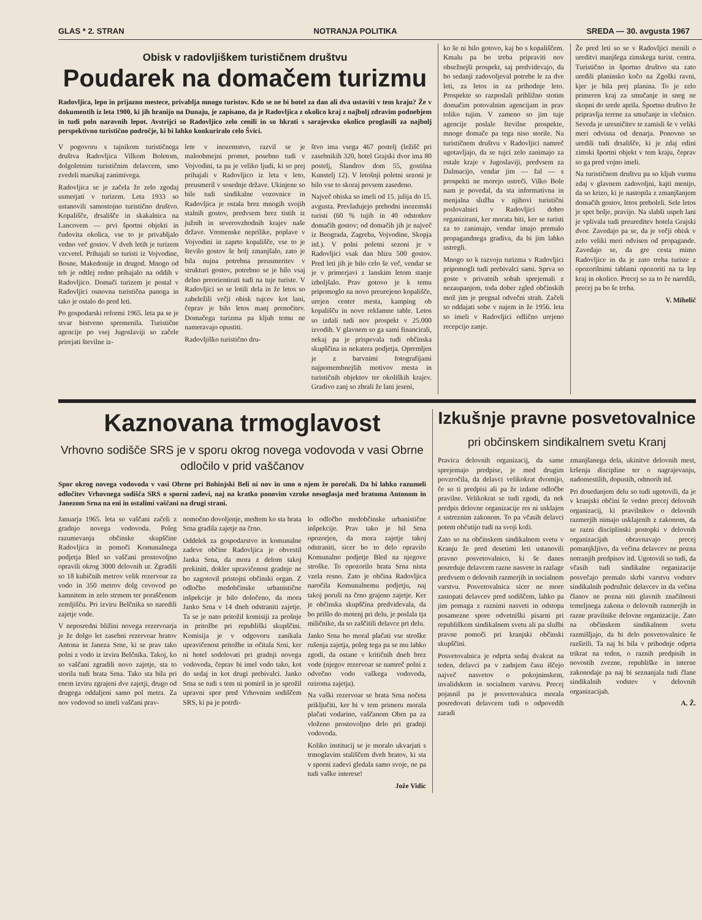GLAS * 2. STRAN NOTRANJA POLITIKA SREDA — 30. avgusta 1967
Obisk v radovljiškem turističnem društvu
Poudarek na domačem turizmu
Radovljica, lepo in prijazno mestece, privablja mnogo turistov. Kdo se ne bi hotel za dan ali dva ustaviti v tem kraju? Že v dokumentih iz leta 1900, ki jih hranijo na Dunaju, je zapisano, da je Radovljica z okolico kraj z najbolj zdravim podnebjem in tudi poln naravnih lepot. Avstrijci so Radovljico zelo cenili in so hkrati s sarajevsko okolico proglasili za najbolj perspektivno turistično področje, ki bi lahko konkuriralo celo Švici.
V pogovoru s tajnikom turističnega društva Radovljica Vilkom Boletom, dolgoletnim turističnim delavcem, smo zvedeli marsikaj zanimivega.
Radovljica se je začela že zelo zgodaj usmerjati v turizem. Leta 1933 so ustanovili samostojno turistično društvo. Kopališče, drsališče in skakalnica na Lancovem — prvi športni objekti in čudovita okolica, vse to je privabljalo vedno več gostov. V dveh letih je turizem vzcvetel. Prihajali so turisti iz Vojvodine, Bosne, Makedonije in drugod. Mnogo od teh je odtlej redno prihajalo na oddih v Radovljico. Domači turizem je postal v Radovljici osnovna turistična panoga in tako je ostalo do pred leti.
Po gospodarski reformi 1965. leta pa se je stvar bistveno spremenila. Turistične agencije po vsej Jugoslaviji so začele prirejati številne iz-
lete v inozemstvo, razvil se je maloobmejni promet, posebno tudi v Vojvodini, ta pa je veliko ljudi, ki so prej prihajali v Radovljico iz leta v leto, preusmeril v sosednje države. Ukinjene so bile tudi sindikalne vozovnice in Radovljica je ostala brez mnogih svojih stalnih gostov, predvsem brez tistih iz južnih in severovzhodnih krajev naše države. Vremenske neprilike, poplave v Vojvodini in zaprto kopališče, vse to je število gostov še bolj zmanjšalo, zato je bila nujna potrebna preusmeritev v strukturi gostov, potrebno se je bilo vsaj delno preorientirati tudi na tuje turiste. V Radovljici so se lotili dela in že letos so zabeležili večji obisk tujcev kot lani, čeprav je bilo letos manj prenočitev. Domačega turizma pa kljub temu ne nameravajo opustiti.
Radovljiško turistično dru-
štvo ima vsega 467 postelj (ležišč pri zasebnikih 320, hotel Grajski dvor ima 80 postelj, Šlandrov dom 55, gostilna Kunstelj 12). V letošnji poletni sezoni je bilo vse to skoraj povsem zasedeno.
Največ obiska so imeli od 15. julija do 15. avgusta. Prevladujejo prehodni inozemski turisti (60 % tujih in 40 odstotkov domačih gostov; od domačih jih je največ iz Beograda, Zagreba, Vojvodine, Skopja itd.). V polni poletni sezoni je v Radovljici vsak dan blizu 500 gostov. Pred leti jih je bilo celo še več, vendar se je v primerjavi z lanskim letom stanje izboljšalo. Prav gotovo je k temu pripomoglo na novo preurejeno kopališče, urejen center mesta, kamping ob kopališču in nove reklamne table. Letos so izdali tudi nov prospekt v 25.000 izvodih. V glavnem so ga sami financirali, nekaj pa je prispevala tudi občinska skupščina in nekatera podjetja. Opremljen je z barvnimi fotografijami najpomembnejših motivov mesta in turističnih objektov ter okoliških krajev. Gradivo zanj so zbrali že lani jeseni,
ko še ni bilo gotovo, kaj bo s kopališčem. Kmalu pa bo treba pripraviti nov obsežnejši prospekt, saj predvidevajo, da bo sedanji zadovoljeval potrebe le za dve leti, za letos in za prihodnje leto. Prospekte so razposlali približno stotim domačim potovalnim agencijam in prav toliko tujim. V zameno so jim tuje agencije poslale številne prospekte, mnoge domače pa tega niso storile. Na turističnem društvu v Radovljici namreč ugotavljajo, da se tujci zelo zanimajo za ostale kraje v Jugoslaviji, predvsem za Dalmacijo, vendar jim — žal — s prospekti ne morejo ustreči. Vilko Bole nam je povedal, da sta informativna in menjalna služba v njihovi turistični poslovalnici v Radovljici dobro organizirani, ker morata biti, ker se turisti za to zanimajo, vendar imajo premalo propagandnega gradiva, da bi jim lahko ustregli.
Mnogo so k razvoju turizma v Radovljici pripomogli tudi prebivalci sami. Sprva so goste v privatnih sobah sprejemali z nezaupanjem, toda dober zgled občinskih mož jim je pregnal odvečni strah. Začeli so oddajati sobe v najem in že 1956. leta so imeli v Radovljici odlično urejeno recepcijo zanje.
Že pred leti so se v Radovljici menili o ureditvi manjšega zimskega turist. centra. Turistično in športno društvo sta zato uredili planinsko kočo na Zgoški ravni, kjer je bila prej planina. To je zelo primeren kraj za smučanje in sneg ne skopni do srede aprila. Športno društvo že pripravlja terene za smučanje in vlečnico. Seveda je uresničitev te zamisli še v veliki meri odvisna od denarja. Ponovno so uredili tudi drsališče, ki je zdaj edini zimski športni objekt v tem kraju, čeprav so ga pred vojno imeli.
Na turističnem društvu pa so kljub vsemu zdaj v glavnem zadovoljni, kajti menijo, da so krizo, ki je nastopila z zmanjšanjem domačih gostov, letos preboleli. Sele letos je spet bolje, pravijo. Na slabši uspeh lani je vplivala tudi preureditev hotela Grajski dvor. Zavedajo pa se, da je večji obisk v zelo veliki meri odvisen od propagande. Zavedajo se, da gre cesta mimo Radovljice in da je zato treba turiste z opozorilnimi tablami opozoriti na ta lep kraj in okolico. Precej so za to že naredili, precej pa bo še treba.
V. Mihelič
Kaznovana trmoglavost
Vrhovno sodišče SRS je v sporu okrog novega vodovoda v vasi Obrne odločilo v prid vaščanov
Spor okrog novega vodovoda v vasi Obrne pri Bohinjski Beli ni nov in smo o njem že poročali. Da bi lahko razumeli odločitev Vrhovnega sodišča SRS o sporni zadevi, naj na kratko ponovim vzroke nesoglasja med bratoma Antonom in Janezom Srna na eni in ostalimi vaščani na drugi strani.
Januarja 1965. leta so vaščani začeli z gradnjo novega vodovoda. Poleg razumevanja občinske skupščine Radovljica in pomoči Komunalnega podjetja Bled so vaščani prostovoljno opravili okrog 3000 delovnih ur. Zgradili so 18 kubičnih metrov velik rezervoar za vodo in 350 metrov dolg cevovod po kamnitem in zelo strmem ter poraščenem zemljišču. Pri izviru Belčnika so naredili zajetje vode.
V neposredni bližini novega rezervoarja je že dolgo let zasebni rezervoar bratov Antona in Janeza Srne, ki se prav tako polni z vodo iz izvira Belčnika. Takoj, ko so vaščani zgradili novo zajetje, sta to storila tudi brata Srna. Tako sta bila pri enem izviru zgrajeni dve zajetji, drugo od drugega oddaljeni samo pol metra. Za nov vodovod so imeli vaščani prav-
nomočno dovoljenje, medtem ko sta brata Srna gradila zajetje na črno.
Oddelek za gospodarstvo in komunalne zadeve občine Radovljica je obvestil Janka Srna, da mora z delom takoj prekiniti, dokler upravičenost gradnje ne bo zagotovil pristojni občinski organ. Z odločbo medobčinske urbanistične inšpekcije je bilo določeno, da mora Janko Srna v 14 dneh odstraniti zajetje. Ta se je nato pritožil komisiji za prošnje in pritožbe pri republiški skupščini. Komisija je v odgovoru zanikala upravičenost pritožbe in očitala Srni, ker ni hotel sodelovati pri gradnji novega vodovoda, čeprav bi imel vodo tako, kot do sedaj in kot drugi prebivalci. Janko Srna se tudi s tem ni pomiril in je sprožil upravni spor pred Vrhovnim sodiščem SRS, ki pa je potrdi-
lo odločbo medobčinske urbanistične inšpekcije. Prav tako je bil Srna opozorjen, da mora zajetje takoj odstraniti, sicer bo to delo opravilo Komunalno podjetje Bled na njegove stroške. To opozorilo brata Srna nista vzela resno. Zato je občina Radovljica naročila Komunalnemu podjetju, naj takoj poruši na črno grajeno zajetje. Ker je občinska skupščina predvidevala, da bo prišlo do motenj pri delu, je poslala tja miličnike, da so zaščitili delavce pri delu.
Janko Srna bo moral plačati vse stroške rušenja zajetja, poleg tega pa se mu lahko zgodi, da ostane v kritičnih dneh brez vode (njegov rezervoar se namreč polni z odvečno vodo vaškega vodovoda, oziroma zajetja).
Na vaški rezervoar se brata Srna nočeta priključiti, ker bi v tem primeru morala plačati vodarino, vaščanom Obrn pa za vloženo prostovoljno delo pri gradnji vodovoda.
Koliko institucij se je moralo ukvarjati s trmoglavim stališčem dveh bratov, ki sta v sporni zadevi gledala samo svoje, ne pa tudi vaške interese!
Jože Vidic
Izkušnje pravne posvetovalnice
pri občinskem sindikalnem svetu Kranj
Pravica delovnih organizacij, da same sprejemajo predpise, je med drugim povzročila, da delavci velikokrat dvomijo, če so ti predpisi ali pa že izdane odločbe pravilne. Velikokrat se tudi zgodi, da nek predpis delovne organizacije res ni usklajen z ustreznim zakonom. To pa včasih delavci potem občutijo tudi na svoji koži.
Zato so na občinskem sindikalnem svetu v Kranju že pred desetimi leti ustanovili pravno posvetovalnico, ki še danes posreduje delavcem razne nasvete in razlage predvsem o delovnih razmerjih in socialnem varstvu. Posvetovalnica sicer ne more zastopati delavcev pred sodiščem, lahko pa jim pomaga z raznimi nasveti in odstopa posamezne spore odvetniški pisarni pri republiškem sindikalnem svetu ali pa službi pravne pomoči pri kranjski občinski skupščini.
Posvetovalnica je odprta sedaj dvakrat na teden, delavci pa v zadnjem času iščejo največ nasvetov o pokojninskem, invalidskem in socialnem varstvu. Precej pojasnil pa je posvetovalnica morala posredovati delavcem tudi o odpovedih zaradi
zmanjšanega dela, ukinitve delovnih mest, kršenja discipline ter o nagrajevanju, nadomestilih, dopustih, odmorih itd.
Pri dosedanjem delu so tudi ugotovili, da je v kranjski občini še vedno precej delovnih organizacij, ki pravilnikov o delovnih razmerjih nimajo usklajenih z zakonom, da se razni disciplinski postopki v delovnih organizacijah obravnavajo precej pomanjkljivo, da večina delavcev ne pozna notranjih predpisov itd. Ugotovili so tudi, da včasih tudi sindikalne organizacije posvečajo premalo skrbi varstvu vodstev sindikalnih podružnic delavcev in da večina članov ne pozna niti glavnih značilnosti temeljnega zakona o delovnih razmerjih in razne pravilnike delovne organizacije. Zato na občinskem sindikalnem svetu razmišljajo, da bi delo posvetovalnice še razširili. Ta naj bi bila v prihodnje odprta trikrat na teden, o raznih predpisih in novostih zvezne, republiške in interne zakonodaje pa naj bi seznanjala tudi člane sindikalnih vodstev v delovnih organizacijah.
A. Ž.